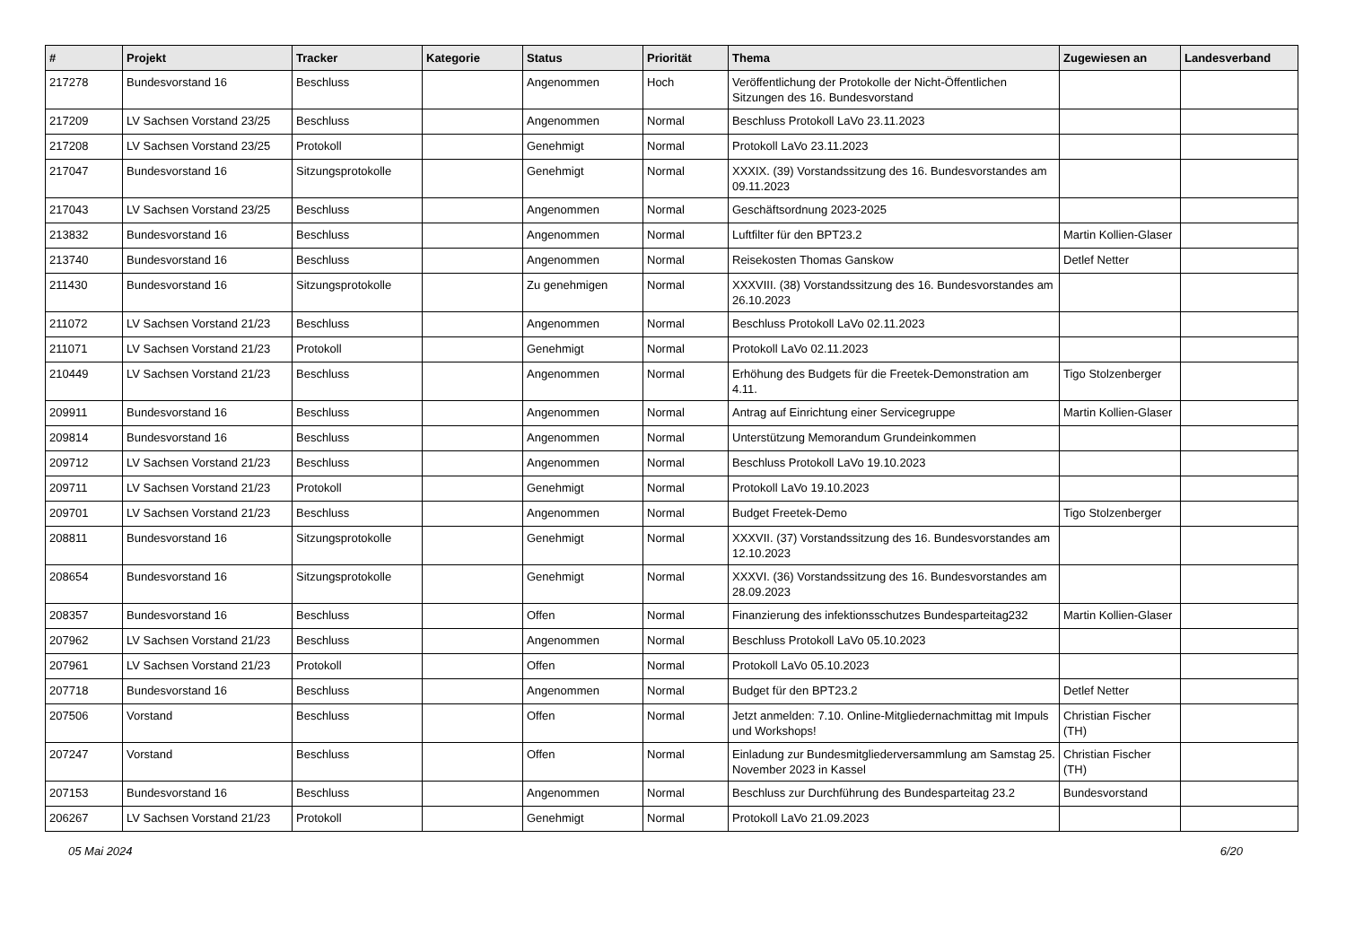| # | Projekt | Tracker | Kategorie | Status | Priorität | Thema | Zugewiesen an | Landesverband |
| --- | --- | --- | --- | --- | --- | --- | --- | --- |
| 217278 | Bundesvorstand 16 | Beschluss | | Angenommen | Hoch | Veröffentlichung der Protokolle der Nicht-Öffentlichen Sitzungen des 16. Bundesvorstand | | |
| 217209 | LV Sachsen Vorstand 23/25 | Beschluss | | Angenommen | Normal | Beschluss Protokoll LaVo 23.11.2023 | | |
| 217208 | LV Sachsen Vorstand 23/25 | Protokoll | | Genehmigt | Normal | Protokoll LaVo 23.11.2023 | | |
| 217047 | Bundesvorstand 16 | Sitzungsprotokolle | | Genehmigt | Normal | XXXIX. (39) Vorstandssitzung des 16. Bundesvorstandes am 09.11.2023 | | |
| 217043 | LV Sachsen Vorstand 23/25 | Beschluss | | Angenommen | Normal | Geschäftsordnung 2023-2025 | | |
| 213832 | Bundesvorstand 16 | Beschluss | | Angenommen | Normal | Luftfilter für den BPT23.2 | Martin Kollien-Glaser | |
| 213740 | Bundesvorstand 16 | Beschluss | | Angenommen | Normal | Reisekosten Thomas Ganskow | Detlef Netter | |
| 211430 | Bundesvorstand 16 | Sitzungsprotokolle | | Zu genehmigen | Normal | XXXVIII. (38) Vorstandssitzung des 16. Bundesvorstandes am 26.10.2023 | | |
| 211072 | LV Sachsen Vorstand 21/23 | Beschluss | | Angenommen | Normal | Beschluss Protokoll LaVo 02.11.2023 | | |
| 211071 | LV Sachsen Vorstand 21/23 | Protokoll | | Genehmigt | Normal | Protokoll LaVo 02.11.2023 | | |
| 210449 | LV Sachsen Vorstand 21/23 | Beschluss | | Angenommen | Normal | Erhöhung des Budgets für die Freetek-Demonstration am 4.11. | Tigo Stolzenberger | |
| 209911 | Bundesvorstand 16 | Beschluss | | Angenommen | Normal | Antrag auf Einrichtung einer Servicegruppe | Martin Kollien-Glaser | |
| 209814 | Bundesvorstand 16 | Beschluss | | Angenommen | Normal | Unterstützung Memorandum Grundeinkommen | | |
| 209712 | LV Sachsen Vorstand 21/23 | Beschluss | | Angenommen | Normal | Beschluss Protokoll LaVo 19.10.2023 | | |
| 209711 | LV Sachsen Vorstand 21/23 | Protokoll | | Genehmigt | Normal | Protokoll LaVo 19.10.2023 | | |
| 209701 | LV Sachsen Vorstand 21/23 | Beschluss | | Angenommen | Normal | Budget Freetek-Demo | Tigo Stolzenberger | |
| 208811 | Bundesvorstand 16 | Sitzungsprotokolle | | Genehmigt | Normal | XXXVII. (37) Vorstandssitzung des 16. Bundesvorstandes am 12.10.2023 | | |
| 208654 | Bundesvorstand 16 | Sitzungsprotokolle | | Genehmigt | Normal | XXXVI. (36) Vorstandssitzung des 16. Bundesvorstandes am 28.09.2023 | | |
| 208357 | Bundesvorstand 16 | Beschluss | | Offen | Normal | Finanzierung des infektionsschutzes Bundesparteitag232 | Martin Kollien-Glaser | |
| 207962 | LV Sachsen Vorstand 21/23 | Beschluss | | Angenommen | Normal | Beschluss Protokoll LaVo 05.10.2023 | | |
| 207961 | LV Sachsen Vorstand 21/23 | Protokoll | | Offen | Normal | Protokoll LaVo 05.10.2023 | | |
| 207718 | Bundesvorstand 16 | Beschluss | | Angenommen | Normal | Budget für den BPT23.2 | Detlef Netter | |
| 207506 | Vorstand | Beschluss | | Offen | Normal | Jetzt anmelden: 7.10. Online-Mitgliedernachmittag mit Impuls und Workshops! | Christian Fischer (TH) | |
| 207247 | Vorstand | Beschluss | | Offen | Normal | Einladung zur Bundesmitgliederversammlung am Samstag 25. November 2023 in Kassel | Christian Fischer (TH) | |
| 207153 | Bundesvorstand 16 | Beschluss | | Angenommen | Normal | Beschluss zur Durchführung des Bundesparteitag 23.2 | Bundesvorstand | |
| 206267 | LV Sachsen Vorstand 21/23 | Protokoll | | Genehmigt | Normal | Protokoll LaVo 21.09.2023 | | |
05 Mai 2024 6/20